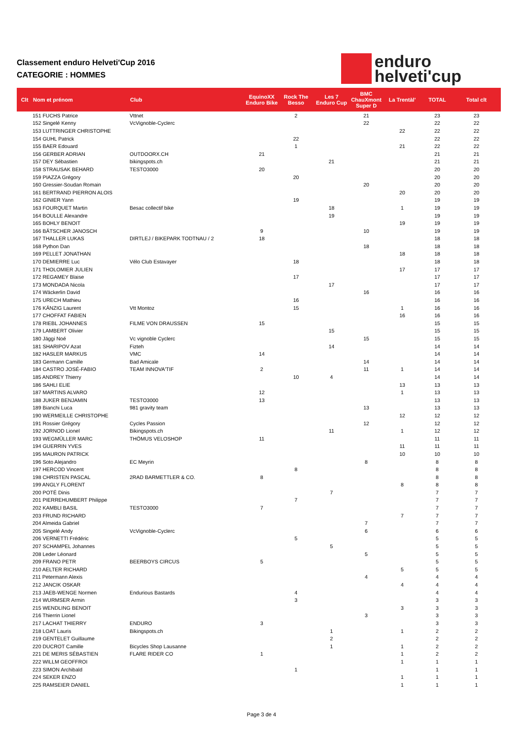Classement enduro Helveti'Cup 2016
CATEGORIE : HOMMES
enduro
helveti'cup
| Clt | Nom et prénom | Club | EquinoXX Enduro Bike | Rock The Besso | Les 7 Enduro Cup | BMC ChauXmont Super D | La Trentàl' | TOTAL | Total clt |
| --- | --- | --- | --- | --- | --- | --- | --- | --- | --- |
| | 151 FUCHS Patrice | Vttnet | | 2 | | 21 | | 23 | 23 |
| | 152 Singelé Kenny | VcVignoble-Cyclerc | | | | 22 | | 22 | 22 |
| | 153 LUTTRINGER CHRISTOPHE | | | | | | 22 | 22 | 22 |
| | 154 GUHL Patrick | | | 22 | | | | 22 | 22 |
| | 155 BAER Edouard | | | 1 | | | 21 | 22 | 22 |
| | 156 GERBER ADRIAN | OUTDOORX.CH | 21 | | | | | 21 | 21 |
| | 157 DEY Sébastien | bikingspots.ch | | | 21 | | | 21 | 21 |
| | 158 STRAUSAK BEHARD | TESTO3000 | 20 | | | | | 20 | 20 |
| | 159 PIAZZA Grégory | | | 20 | | | | 20 | 20 |
| | 160 Gressier-Soudan Romain | | | | | 20 | | 20 | 20 |
| | 161 BERTRAND PIERRON ALOIS | | | | | | 20 | 20 | 20 |
| | 162 GINIER Yann | | | 19 | | | | 19 | 19 |
| | 163 FOURQUET Martin | Besac collectif bike | | | 18 | | 1 | 19 | 19 |
| | 164 BOULLE Alexandre | | | | 19 | | | 19 | 19 |
| | 165 BOHLY BENOIT | | | | | | 19 | 19 | 19 |
| | 166 BÄTSCHER JANOSCH | | 9 | | | 10 | | 19 | 19 |
| | 167 THALLER LUKAS | DIRTLEJ / BIKEPARK TODTNAU / 2 | 18 | | | | | 18 | 18 |
| | 168 Python Dan | | | | | 18 | | 18 | 18 |
| | 169 PELLET JONATHAN | | | | | | 18 | 18 | 18 |
| | 170 DEMIERRE Luc | Vélo Club Estavayer | | 18 | | | | 18 | 18 |
| | 171 THOLOMIER JULIEN | | | | | | 17 | 17 | 17 |
| | 172 REGAMEY Blaise | | | 17 | | | | 17 | 17 |
| | 173 MONDADA Nicola | | | | 17 | | | 17 | 17 |
| | 174 Wäckerlin David | | | | | 16 | | 16 | 16 |
| | 175 URECH Mathieu | | | 16 | | | | 16 | 16 |
| | 176 KÄNZIG Laurent | Vtt Montoz | | 15 | | | 1 | 16 | 16 |
| | 177 CHOFFAT FABIEN | | | | | | 16 | 16 | 16 |
| | 178 RIEBL JOHANNES | FILME VON DRAUSSEN | 15 | | | | | 15 | 15 |
| | 179 LAMBERT Olivier | | | | 15 | | | 15 | 15 |
| | 180 Jäggi Noé | Vc vignoble Cyclerc | | | | 15 | | 15 | 15 |
| | 181 SHARIPOV Azat | Fizteh | | | 14 | | | 14 | 14 |
| | 182 HASLER MARKUS | VMC | 14 | | | | | 14 | 14 |
| | 183 Germann Camille | Bad Amicale | | | | 14 | | 14 | 14 |
| | 184 CASTRO JOSÉ-FABIO | TEAM INNOVA'TIF | 2 | | | 11 | 1 | 14 | 14 |
| | 185 ANDREY Thierry | | | 10 | 4 | | | 14 | 14 |
| | 186 SAHLI ELIE | | | | | | 13 | 13 | 13 |
| | 187 MARTINS ALVARO | | 12 | | | | 1 | 13 | 13 |
| | 188 JUKER BENJAMIN | TESTO3000 | 13 | | | | | 13 | 13 |
| | 189 Bianchi Luca | 981 gravity team | | | | 13 | | 13 | 13 |
| | 190 WERMEILLE CHRISTOPHE | | | | | | 12 | 12 | 12 |
| | 191 Rossier Grégory | Cycles Passion | | | | 12 | | 12 | 12 |
| | 192 JORNOD Lionel | Bikingspots.ch | | | 11 | | 1 | 12 | 12 |
| | 193 WEGMÜLLER MARC | THÖMUS VELOSHOP | 11 | | | | | 11 | 11 |
| | 194 GUERRIN YVES | | | | | | 11 | 11 | 11 |
| | 195 MAURON PATRICK | | | | | | 10 | 10 | 10 |
| | 196 Soto Alejandro | EC Meyrin | | | | 8 | | 8 | 8 |
| | 197 HERCOD Vincent | | | 8 | | | | 8 | 8 |
| | 198 CHRISTEN PASCAL | 2RAD BARMETTLER & CO. | 8 | | | | | 8 | 8 |
| | 199 ANGLY FLORENT | | | | | | 8 | 8 | 8 |
| | 200 POTÉ Dinis | | | | 7 | | | 7 | 7 |
| | 201 PIERREHUMBERT Philippe | | | 7 | | | | 7 | 7 |
| | 202 KAMBLI BASIL | TESTO3000 | 7 | | | | | 7 | 7 |
| | 203 FRUND RICHARD | | | | | | 7 | 7 | 7 |
| | 204 Almeida Gabriel | | | | | 7 | | 7 | 7 |
| | 205 Singelé Andy | VcVignoble-Cyclerc | | | | 6 | | 6 | 6 |
| | 206 VERNETTI Frédéric | | | 5 | | | | 5 | 5 |
| | 207 SCHAMPEL Johannes | | | | 5 | | | 5 | 5 |
| | 208 Leder Léonard | | | | | 5 | | 5 | 5 |
| | 209 FRANO PETR | BEERBOYS CIRCUS | 5 | | | | | 5 | 5 |
| | 210 AELTER RICHARD | | | | | | 5 | 5 | 5 |
| | 211 Petermann Alexis | | | | | 4 | | 4 | 4 |
| | 212 JANCIK OSKAR | | | | | | 4 | 4 | 4 |
| | 213 JAEB-WENGE Normen | Endurious Bastards | | 4 | | | | 4 | 4 |
| | 214 WURMSER Armin | | | 3 | | | | 3 | 3 |
| | 215 WENDLING BENOIT | | | | | | 3 | 3 | 3 |
| | 216 Thierrin Lionel | | | | | 3 | | 3 | 3 |
| | 217 LACHAT THIERRY | ENDURO | 3 | | | | | 3 | 3 |
| | 218 LOAT Lauris | Bikingspots.ch | | | 1 | | 1 | 2 | 2 |
| | 219 GENTELET Guillaume | | | | 2 | | | 2 | 2 |
| | 220 DUCROT Camille | Bicycles Shop Lausanne | | | 1 | | 1 | 2 | 2 |
| | 221 DE MERIS SÉBASTIEN | FLARE RIDER CO | 1 | | | | 1 | 2 | 2 |
| | 222 WILLM GEOFFROI | | | | | | 1 | 1 | 1 |
| | 223 SIMON Archibald | | | 1 | | | | 1 | 1 |
| | 224 SEKER ENZO | | | | | | 1 | 1 | 1 |
| | 225 RAMSEIER DANIEL | | | | | | 1 | 1 | 1 |
Page 3 de 4